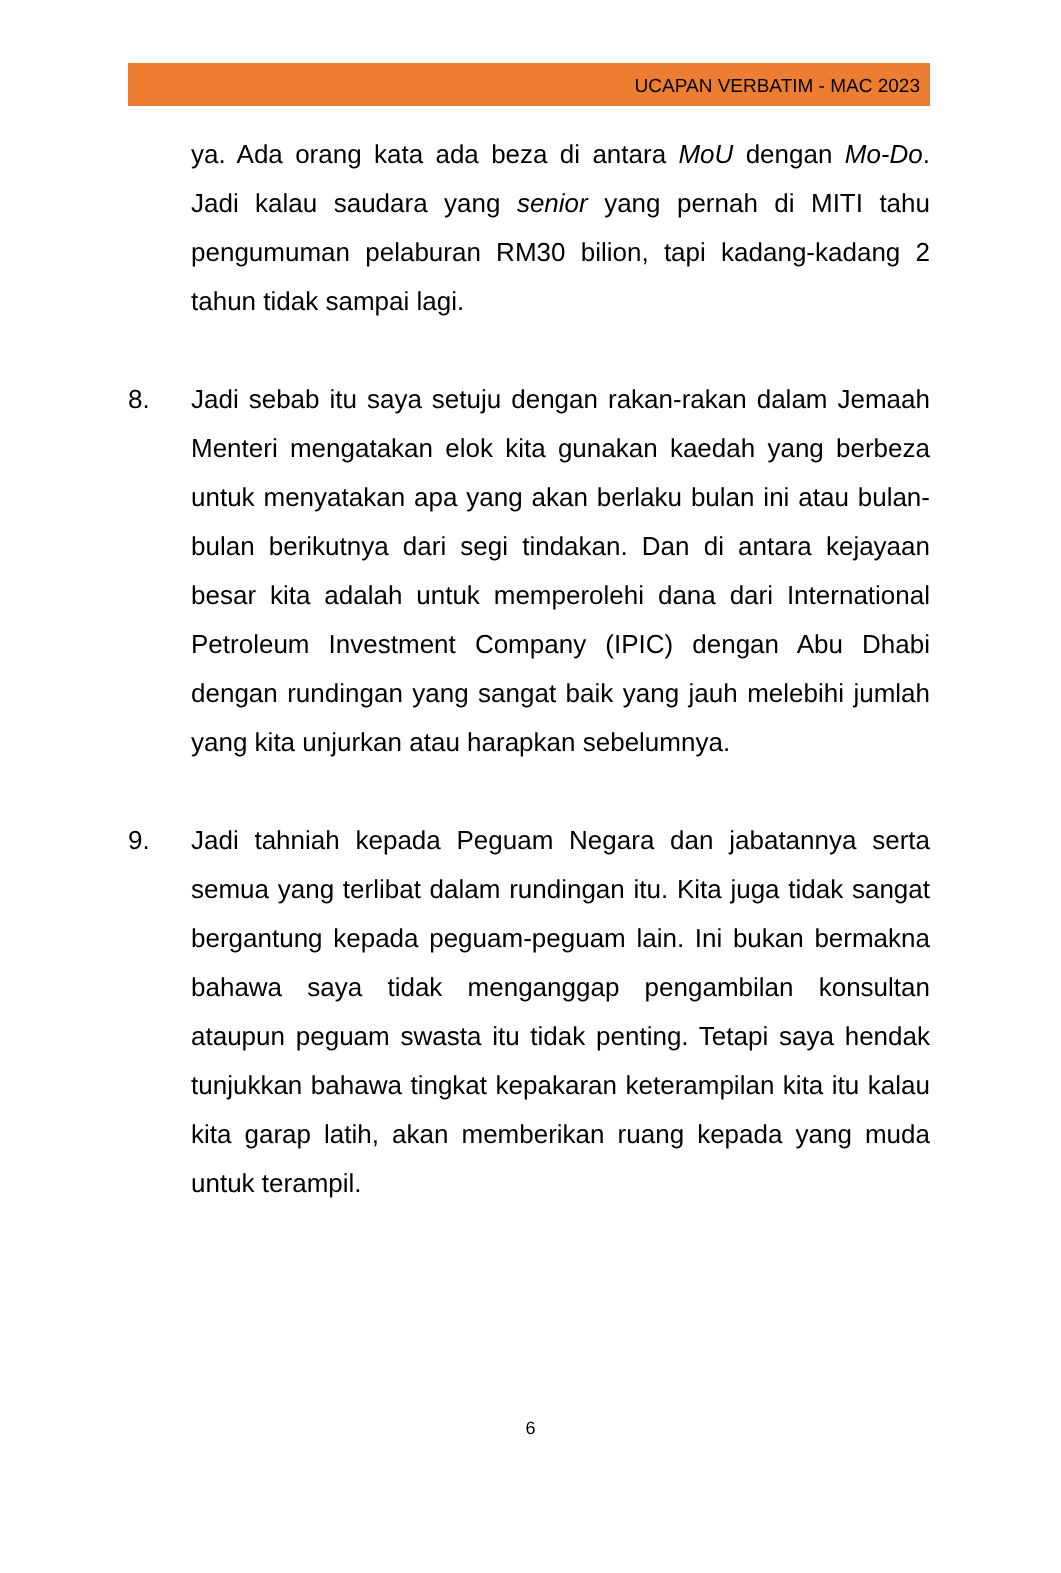UCAPAN VERBATIM - MAC 2023
ya. Ada orang kata ada beza di antara MoU dengan Mo-Do. Jadi kalau saudara yang senior yang pernah di MITI tahu pengumuman pelaburan RM30 bilion, tapi kadang-kadang 2 tahun tidak sampai lagi.
8. Jadi sebab itu saya setuju dengan rakan-rakan dalam Jemaah Menteri mengatakan elok kita gunakan kaedah yang berbeza untuk menyatakan apa yang akan berlaku bulan ini atau bulan-bulan berikutnya dari segi tindakan. Dan di antara kejayaan besar kita adalah untuk memperolehi dana dari International Petroleum Investment Company (IPIC) dengan Abu Dhabi dengan rundingan yang sangat baik yang jauh melebihi jumlah yang kita unjurkan atau harapkan sebelumnya.
9. Jadi tahniah kepada Peguam Negara dan jabatannya serta semua yang terlibat dalam rundingan itu. Kita juga tidak sangat bergantung kepada peguam-peguam lain. Ini bukan bermakna bahawa saya tidak menganggap pengambilan konsultan ataupun peguam swasta itu tidak penting. Tetapi saya hendak tunjukkan bahawa tingkat kepakaran keterampilan kita itu kalau kita garap latih, akan memberikan ruang kepada yang muda untuk terampil.
6